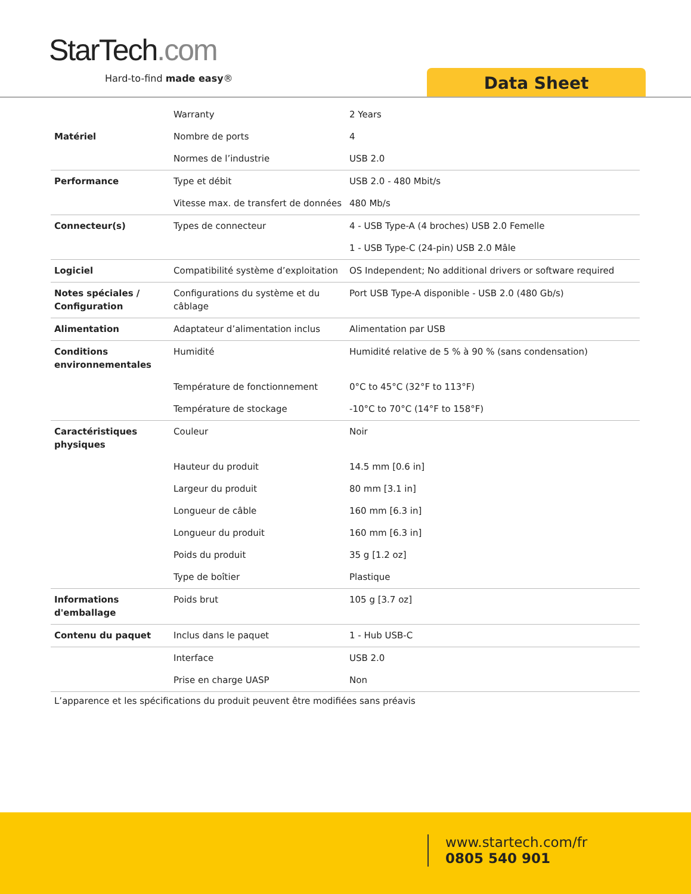StarTech.com
Hard-to-find made easy® Data Sheet
| | Warranty | 2 Years |
| Matériel | Nombre de ports | 4 |
| | Normes de l’industrie | USB 2.0 |
| Performance | Type et débit | USB 2.0 - 480 Mbit/s |
| | Vitesse max. de transfert de données | 480 Mb/s |
| Connecteur(s) | Types de connecteur | 4 - USB Type-A (4 broches) USB 2.0 Femelle |
| | | 1 - USB Type-C (24-pin) USB 2.0 Mâle |
| Logiciel | Compatibilité système d’exploitation | OS Independent; No additional drivers or software required |
| Notes spéciales / Configuration | Configurations du système et du câblage | Port USB Type-A disponible - USB 2.0 (480 Gb/s) |
| Alimentation | Adaptateur d’alimentation inclus | Alimentation par USB |
| Conditions environnementales | Humidité | Humidité relative de 5 % à 90 % (sans condensation) |
| | Température de fonctionnement | 0°C to 45°C (32°F to 113°F) |
| | Température de stockage | -10°C to 70°C (14°F to 158°F) |
| Caractéristiques physiques | Couleur | Noir |
| | Hauteur du produit | 14.5 mm [0.6 in] |
| | Largeur du produit | 80 mm [3.1 in] |
| | Longueur de câble | 160 mm [6.3 in] |
| | Longueur du produit | 160 mm [6.3 in] |
| | Poids du produit | 35 g [1.2 oz] |
| | Type de boîtier | Plastique |
| Informations d'emballage | Poids brut | 105 g [3.7 oz] |
| Contenu du paquet | Inclus dans le paquet | 1 - Hub USB-C |
| | Interface | USB 2.0 |
| | Prise en charge UASP | Non |
L’apparence et les spécifications du produit peuvent être modifiées sans préavis
www.startech.com/fr
0805 540 901